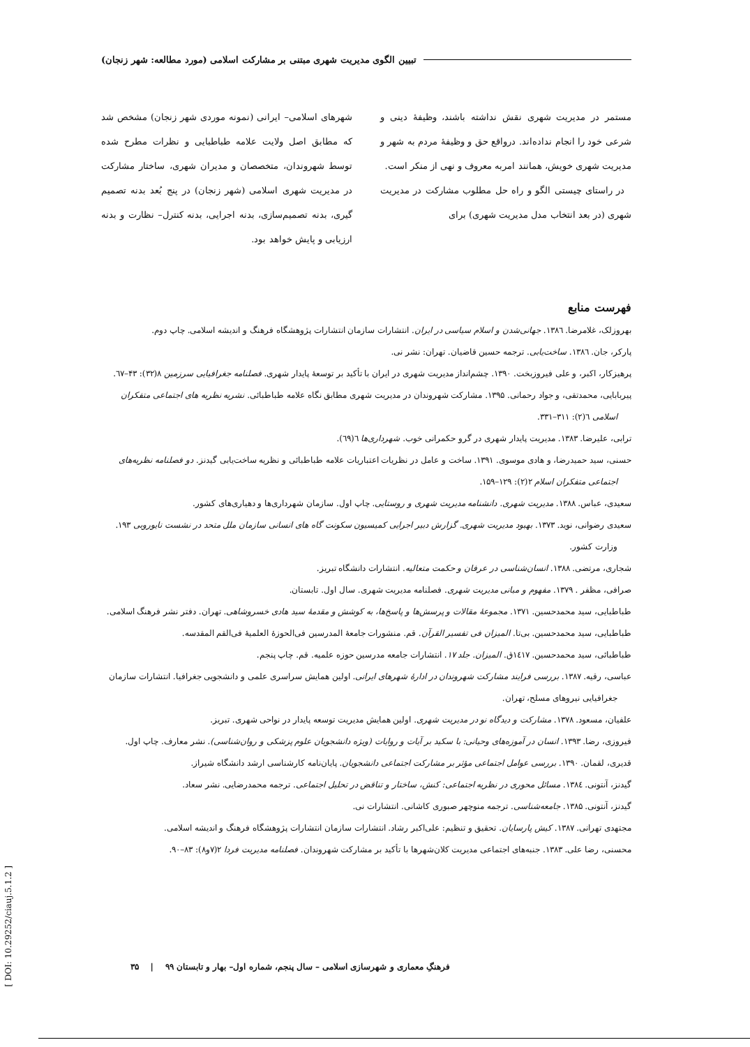تبیین الگوی مدیریت شهری مبتنی بر مشارکت اسلامی (مورد مطالعه: شهر زنجان)
مستمر در مدیریت شهری نقش نداشته باشند، وظیفهٔ دینی و شرعی خود را انجام نداده‌اند. درواقع حق و وظیفهٔ مردم به شهر و مدیریت شهری خویش، همانند امربه معروف و نهی از منکر است.
در راستای چیستی الگو و راه حل مطلوب مشارکت در مدیریت شهری (در بعد انتخاب مدل مدیریت شهری) برای
شهرهای اسلامی– ایرانی (نمونه موردی شهر زنجان) مشخص شد که مطابق اصل ولایت علامه طباطبایی و نظرات مطرح شده توسط شهروندان، متخصصان و مدیران شهری، ساختار مشارکت در مدیریت شهری اسلامی (شهر زنجان) در پنج بُعد بدنه تصمیم گیری، بدنه تصمیم‌سازی، بدنه اجرایی، بدنه کنترل– نظارت و بدنه ارزیابی و پایش خواهد بود.
فهرست منابع
بهروزلک، غلامرضا. ۱۳۸٦. جهانی‌شدن و اسلام سیاسی در ایران. انتشارات سازمان انتشارات پژوهشگاه فرهنگ و اندیشه اسلامی. چاپ دوم.
پارکر، جان. ۱۳۸٦. ساخت‌یابی. ترجمه حسین قاضیان. تهران: نشر نی.
پرهیزکار، اکبر، و علی فیروزبخت. ۱۳۹۰. چشم‌انداز مدیریت شهری در ایران با تأکید بر توسعهٔ پایدار شهری. فصلنامه جغرافیایی سرزمین ۸(۳۲): ۴۳–٦۷.
پیربابایی، محمدتقی، و جواد رحمانی. ۱۳۹۵. مشارکت شهروندان در مدیریت شهری مطابق نگاه علامه طباطبائی. نشریه نظریه های اجتماعی متفکران اسلامی ٦(۲): ۳۱۱–۳۳۱.
ترابی، علیرضا. ۱۳۸۳. مدیریت پایدار شهری در گرو حکمرانی خوب. شهرداری‌ها ٦(٦۹).
حسنی، سید حمیدرضا، و هادی موسوی. ۱۳۹۱. ساخت و عامل در نظریات اعتباریات علامه طباطبائی و نظریه ساخت‌یابی گیدنز. دو فصلنامه نظریه‌های اجتماعی متفکران اسلام ۲(۲): ۱۲۹–۱۵۹.
سعیدی، عباس. ۱۳۸۸. مدیریت شهری. دانشنامه مدیریت شهری و روستایی. چاپ اول. سازمان شهرداری‌ها و دهیاری‌های کشور.
سعیدی رضوانی، نوید. ۱۳۷۳. بهبود مدیریت شهری. گزارش دبیر اجرایی کمیسیون سکونت گاه های انسانی سازمان ملل متحد در نشست نایوروبی ۱۹۳. وزارت کشور.
شجاری، مرتضی. ۱۳۸۸. انسان‌شناسی در عرفان و حکمت متعالیه. انتشارات دانشگاه تبریز.
صرافی، مظفر . ۱۳۷۹. مفهوم و مبانی مدیریت شهری. فصلنامه مدیریت شهری. سال اول. تابستان.
طباطبایی، سید محمدحسین. ۱۳۷۱. مجموعهٔ مقالات و پرسش‌ها و پاسخ‌ها، به کوشش و مقدمهٔ سید هادی خسروشاهی. تهران. دفتر نشر فرهنگ اسلامی.
طباطبایی، سید محمدحسین. بی‌تا. المیزان فی تفسیر القرآن. قم. منشورات جامعهٔ المدرسین فی‌الحوزهٔ العلمیهٔ فی‌القم المقدسه.
طباطبائی، سید محمدحسین. ۱٤۱۷ق. المیزان. جلد ۱۷. انتشارات جامعه مدرسین حوزه علمیه. قم. چاپ پنجم.
عباسی، رقیه. ۱۳۸۷. بررسی فرایند مشارکت شهروندان در ادارهٔ شهرهای ایرانی. اولین همایش سراسری علمی و دانشجویی جغرافیا. انتشارات سازمان جغرافیایی نیروهای مسلح، تهران.
علفیان، مسعود. ۱۳۷۸. مشارکت و دیدگاه نو در مدیریت شهری. اولین همایش مدیریت توسعه پایدار در نواحی شهری. تبریز.
فیروزی، رضا. ۱۳۹۳. انسان در آموزه‌های وحیانی: با سکید بر آیات و روایات (ویژه دانشجویان علوم پزشکی و روان‌شناسی). نشر معارف. چاپ اول.
قدیری، لقمان. ۱۳۹۰. بررسی عوامل اجتماعی مؤثر بر مشارکت اجتماعی دانشجویان. پایان‌نامه کارشناسی ارشد دانشگاه شیراز.
گیدنز، آنتونی. ۱۳۸٤. مسائل محوری در نظریه اجتماعی: کنش، ساختار و تناقض در تحلیل اجتماعی. ترجمه محمدرضایی. نشر سعاد.
گیدنز، آنتونی. ۱۳۸۵. جامعه‌شناسی. ترجمه منوچهر صبوری کاشانی. انتشارات نی.
مجتهدی تهرانی. ۱۳۸۷. کیش پارسایان. تحقیق و تنظیم: علی‌اکبر رشاد. انتشارات سازمان انتشارات پژوهشگاه فرهنگ و اندیشه اسلامی.
محسنی، رضا علی. ۱۳۸۳. جنبه‌های اجتماعی مدیریت کلان‌شهرها با تأکید بر مشارکت شهروندان. فصلنامه مدیریت فردا ۲(۷و۸): ۸۳–۹۰.
فرهنگِ معماری و شهرسازی اسلامی – سال پنجم، شماره اول– بهار و تابستان ۹۹ | ۳۵
[ DOI: 10.29252/ciauj.5.1.2 ]